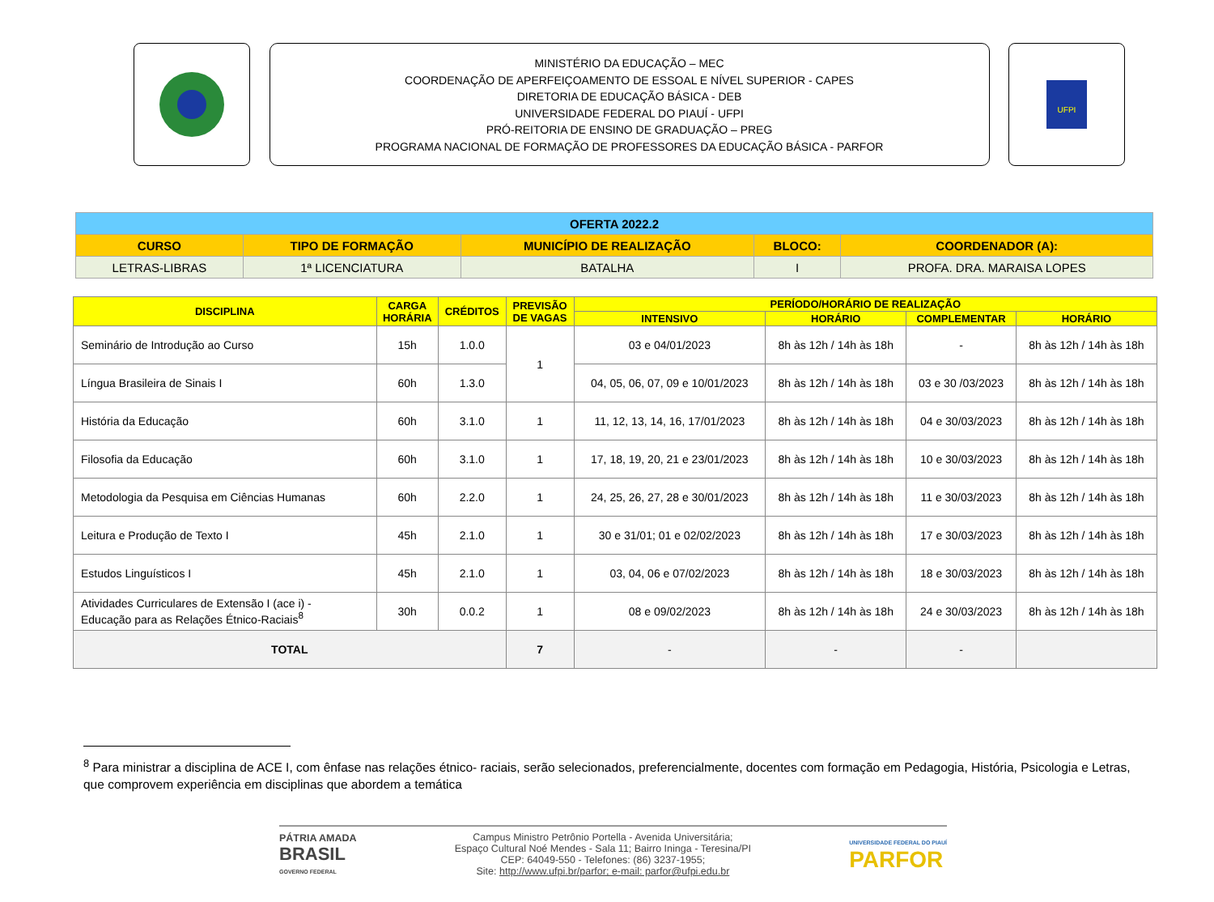MINISTÉRIO DA EDUCAÇÃO – MEC
COORDENAÇÃO DE APERFEIÇOAMENTO DE ESSOAL E NÍVEL SUPERIOR - CAPES
DIRETORIA DE EDUCAÇÃO BÁSICA - DEB
UNIVERSIDADE FEDERAL DO PIAUÍ - UFPI
PRÓ-REITORIA DE ENSINO DE GRADUAÇÃO – PREG
PROGRAMA NACIONAL DE FORMAÇÃO DE PROFESSORES DA EDUCAÇÃO BÁSICA - PARFOR
UFPI
| OFERTA 2022.2 | | | | |
| CURSO | TIPO DE FORMAÇÃO | MUNICÍPIO DE REALIZAÇÃO | BLOCO: | COORDENADOR (A): |
| LETRAS-LIBRAS | 1ª LICENCIATURA | BATALHA | I | PROFA. DRA. MARAISA LOPES |
| DISCIPLINA | CARGA HORÁRIA | CRÉDITOS | PREVISÃO DE VAGAS | PERÍODO/HORÁRIO DE REALIZAÇÃO | | | |
| --- | --- | --- | --- | --- | --- | --- | --- |
| | | | | INTENSIVO | HORÁRIO | COMPLEMENTAR | HORÁRIO |
| Seminário de Introdução ao Curso | 15h | 1.0.0 | 1 | 03 e 04/01/2023 | 8h às 12h / 14h às 18h | - | 8h às 12h / 14h às 18h |
| Língua Brasileira de Sinais I | 60h | 1.3.0 | | 04, 05, 06, 07, 09 e 10/01/2023 | 8h às 12h / 14h às 18h | 03 e 30 /03/2023 | 8h às 12h / 14h às 18h |
| História da Educação | 60h | 3.1.0 | 1 | 11, 12, 13, 14, 16, 17/01/2023 | 8h às 12h / 14h às 18h | 04 e 30/03/2023 | 8h às 12h / 14h às 18h |
| Filosofia da Educação | 60h | 3.1.0 | 1 | 17, 18, 19, 20, 21 e 23/01/2023 | 8h às 12h / 14h às 18h | 10 e 30/03/2023 | 8h às 12h / 14h às 18h |
| Metodologia da Pesquisa em Ciências Humanas | 60h | 2.2.0 | 1 | 24, 25, 26, 27, 28 e 30/01/2023 | 8h às 12h / 14h às 18h | 11 e 30/03/2023 | 8h às 12h / 14h às 18h |
| Leitura e Produção de Texto I | 45h | 2.1.0 | 1 | 30 e 31/01; 01 e 02/02/2023 | 8h às 12h / 14h às 18h | 17 e 30/03/2023 | 8h às 12h / 14h às 18h |
| Estudos Linguísticos I | 45h | 2.1.0 | 1 | 03, 04, 06 e 07/02/2023 | 8h às 12h / 14h às 18h | 18 e 30/03/2023 | 8h às 12h / 14h às 18h |
| Atividades Curriculares de Extensão I (ace i) - Educação para as Relações Étnico-Raciais<sup>8</sup> | 30h | 0.0.2 | 1 | 08 e 09/02/2023 | 8h às 12h / 14h às 18h | 24 e 30/03/2023 | 8h às 12h / 14h às 18h |
| TOTAL | | | 7 | - | - | - | |
<sup>8</sup> Para ministrar a disciplina de ACE I, com ênfase nas relações étnico- raciais, serão selecionados, preferencialmente, docentes com formação em Pedagogia, História, Psicologia e Letras, que comprovem experiência em disciplinas que abordem a temática
PÁTRIA AMADA
BRASIL
GOVERNO FEDERAL
Campus Ministro Petrônio Portella - Avenida Universitária;
Espaço Cultural Noé Mendes - Sala 11; Bairro Ininga - Teresina/PI
CEP: 64049-550 - Telefones: (86) 3237-1955;
Site: http://www.ufpi.br/parfor; e-mail: parfor@ufpi.edu.br
UNIVERSIDADE FEDERAL DO PIAUÍ
PARFOR